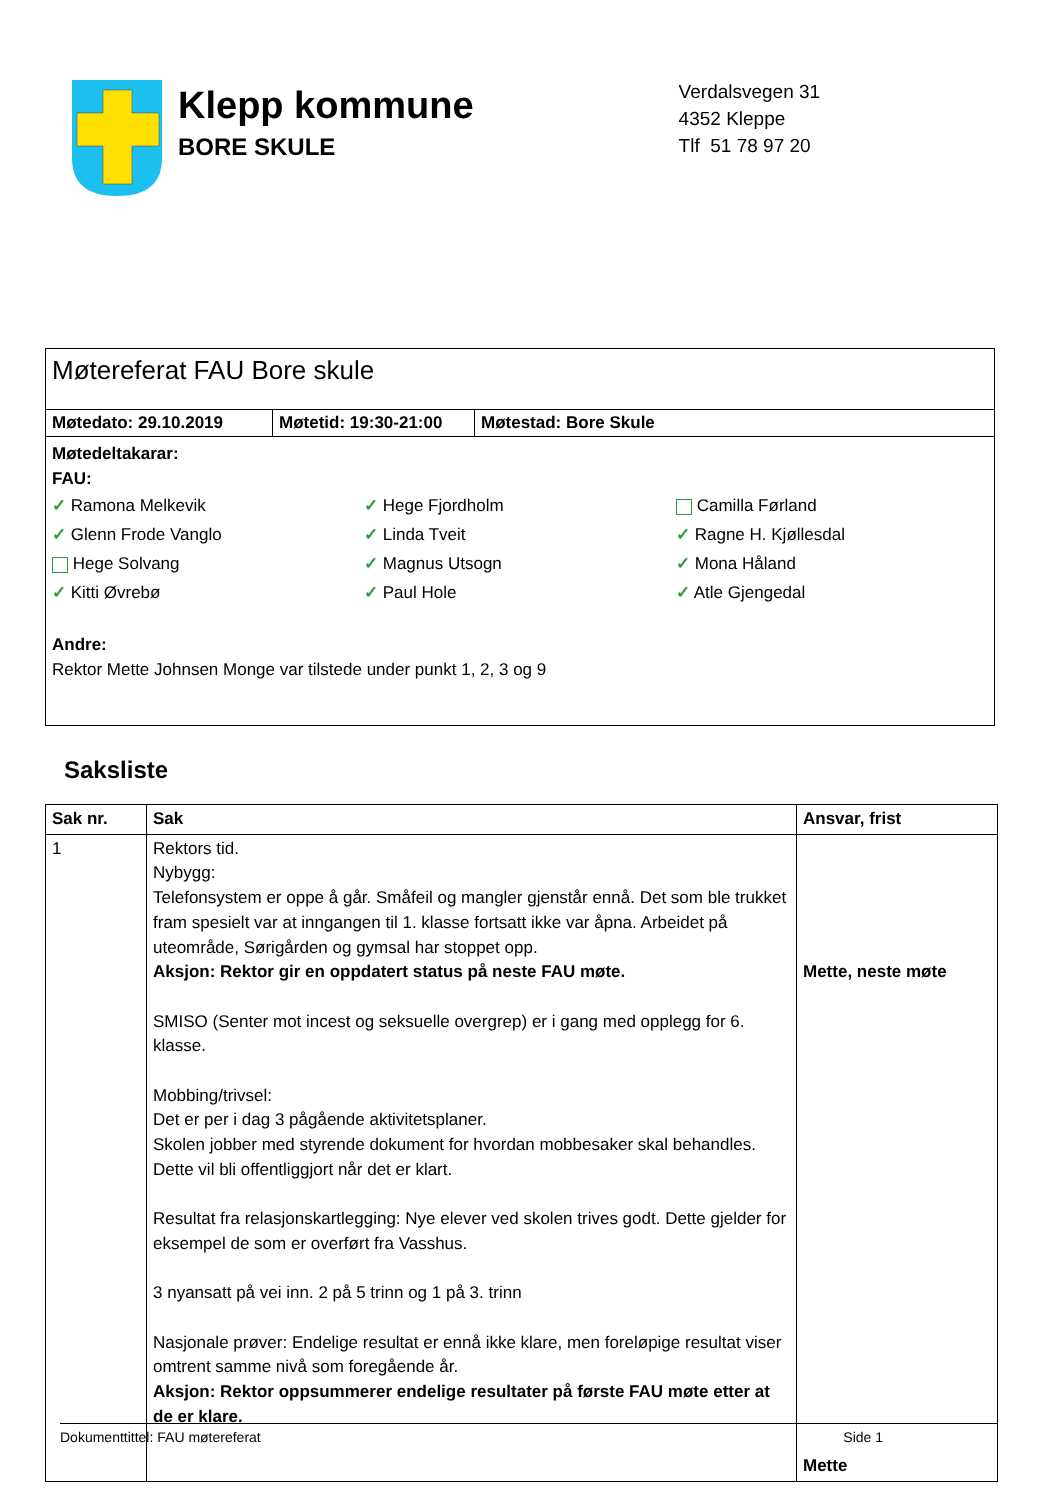Klepp kommune
BORE SKULE
Verdalsvegen 31
4352 Kleppe
Tlf 51 78 97 20
Møtereferat FAU Bore skule
Møtedato: 29.10.2019 Møtetid: 19:30-21:00
Møtestad: Bore Skule
Møtedeltakarar:
FAU:
✓ Ramona Melkevik
✓ Glenn Frode Vanglo
Hege Solvang
✓ Kitti Øvrebø
✓ Hege Fjordholm
✓ Linda Tveit
✓ Magnus Utsogn
✓ Paul Hole
Camilla Førland
✓ Ragne H. Kjøllesdal
✓ Mona Håland
✓ Atle Gjengedal
Andre:
Rektor Mette Johnsen Monge var tilstede under punkt 1, 2, 3 og 9
Saksliste
| Sak nr. | Sak | Ansvar, frist |
| --- | --- | --- |
| 1 | Rektors tid. Nybygg: Telefonsystem er oppe å går. Småfeil og mangler gjenstår ennå. Det som ble trukket fram spesielt var at inngangen til 1. klasse fortsatt ikke var åpna. Arbeidet på uteområde, Sørigården og gymsal har stoppet opp. Aksjon: Rektor gir en oppdatert status på neste FAU møte. SMISO (Senter mot incest og seksuelle overgrep) er i gang med opplegg for 6. klasse. Mobbing/trivsel: Det er per i dag 3 pågående aktivitetsplaner. Skolen jobber med styrende dokument for hvordan mobbesaker skal behandles. Dette vil bli offentliggjort når det er klart. Resultat fra relasjonskartlegging: Nye elever ved skolen trives godt. Dette gjelder for eksempel de som er overført fra Vasshus. 3 nyansatt på vei inn. 2 på 5 trinn og 1 på 3. trinn Nasjonale prøver: Endelige resultat er ennå ikke klare, men foreløpige resultat viser omtrent samme nivå som foregående år. Aksjon: Rektor oppsummerer endelige resultater på første FAU møte etter at de er klare. | Mette, neste møte Mette |
Dokumenttittel: FAU møtereferat Side 1